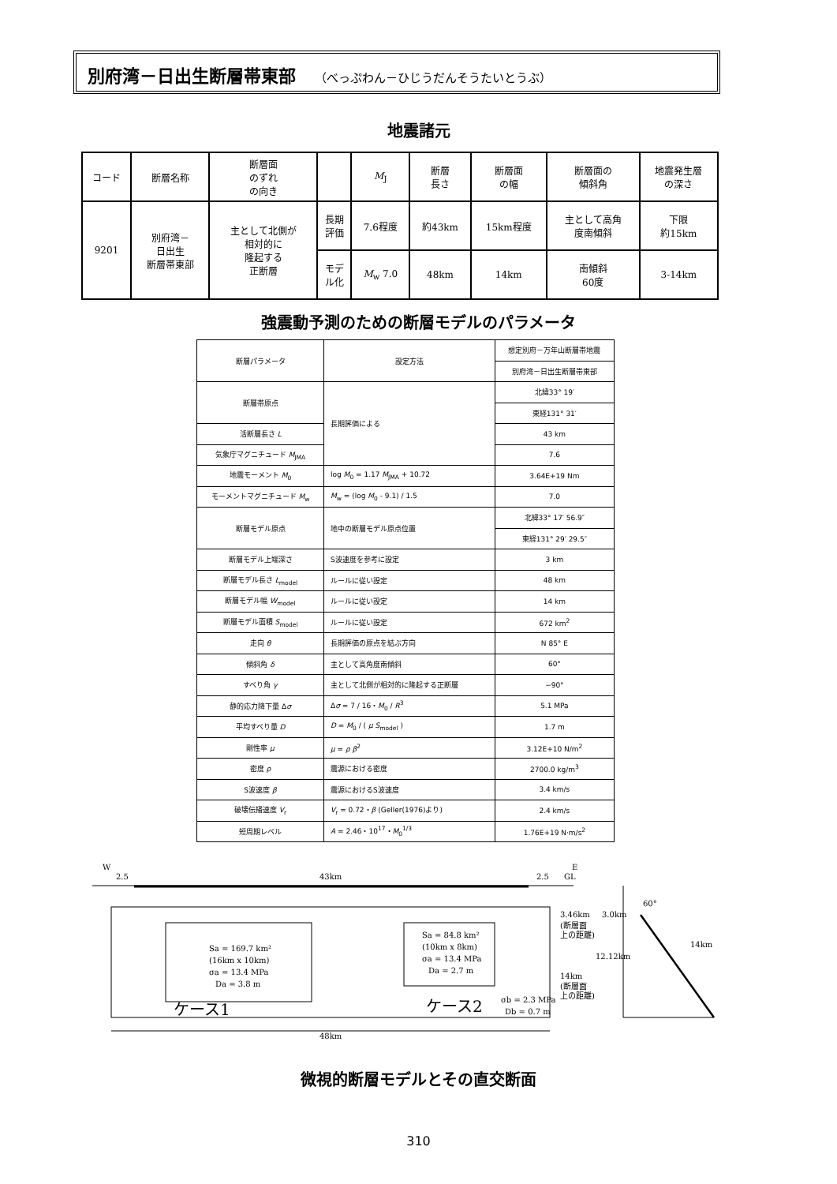別府湾－日出生断層帯東部 （べっぷわん－ひじうだんそうたいとうぶ）
地震諸元
| コード | 断層名称 | 断層面 のずれ の向き | | M<sub>J</sub> | 断層 長さ | 断層面 の幅 | 断層面の 傾斜角 | 地震発生層 の深さ |
| 9201 | 別府湾－ 日出生 断層帯東部 | 主として北側が 相対的に 隆起する 正断層 | 長期 評価 | 7.6程度 | 約43km | 15km程度 | 主として高角 度南傾斜 | 下限 約15km |
| | | | モデ ル化 | M<sub>w</sub> 7.0 | 48km | 14km | 南傾斜 60度 | 3-14km |
強震動予測のための断層モデルのパラメータ
| 断層パラメータ | 設定方法 | 想定別府－万年山断層帯地震 |
| | | 別府湾－日出生断層帯東部 |
| 断層帯原点 | 長期評価による | 北緯33° 19′ |
| | | 東経131° 31′ |
| 活断層長さ L | | 43 km |
| 気象庁マグニチュード M<sub>JMA</sub> | | 7.6 |
| 地震モーメント M<sub>0</sub> | log M<sub>0</sub> = 1.17 M<sub>JMA</sub> + 10.72 | 3.64E+19 Nm |
| モーメントマグニチュード M<sub>w</sub> | M<sub>w</sub> = (log M<sub>0</sub> - 9.1) / 1.5 | 7.0 |
| 断層モデル原点 | 地中の断層モデル原点位置 | 北緯33° 17′ 56.9″ |
| | | 東経131° 29′ 29.5″ |
| 断層モデル上端深さ | S波速度を参考に設定 | 3 km |
| 断層モデル長さ L<sub>model</sub> | ルールに従い設定 | 48 km |
| 断層モデル幅 W<sub>model</sub> | ルールに従い設定 | 14 km |
| 断層モデル面積 S<sub>model</sub> | ルールに従い設定 | 672 km<sup>2</sup> |
| 走向 θ | 長期評価の原点を結ぶ方向 | N 85° E |
| 傾斜角 δ | 主として高角度南傾斜 | 60° |
| すべり角 γ | 主として北側が相対的に隆起する正断層 | −90° |
| 静的応力降下量 Δ σ | Δ σ = 7 / 16・ M<sub>0</sub> / R<sup>3</sup> | 5.1 MPa |
| 平均すべり量 D | D = M<sub>0</sub> / ( μ S<sub>model</sub> ) | 1.7 m |
| 剛性率 μ | μ = ρ β<sup>2</sup> | 3.12E+10 N/m<sup>2</sup> |
| 密度 ρ | 震源における密度 | 2700.0 kg/m<sup>3</sup> |
| S波速度 β | 震源におけるS波速度 | 3.4 km/s |
| 破壊伝播速度 V<sub>r</sub> | V<sub>r</sub> = 0.72・ β (Geller(1976)より) | 2.4 km/s |
| 短周期レベル | A = 2.46・10<sup>17</sup>・ M<sub>0</sub><sup>1/3</sup> | 1.76E+19 N·m/s<sup>2</sup> |
W
E
2.5
43km
2.5
GL
Sa = 169.7 km²
(16km x 10km)
σa = 13.4 MPa
Da = 3.8 m
Sa = 84.8 km²
(10km x 8km)
σa = 13.4 MPa
Da = 2.7 m
ケース1
ケース2
σb = 2.3 MPa
Db = 0.7 m
3.46km
(断層面
上の距離)
14km
(断層面
上の距離)
3.0km
60°
12.12km
14km
48km
微視的断層モデルとその直交断面
310